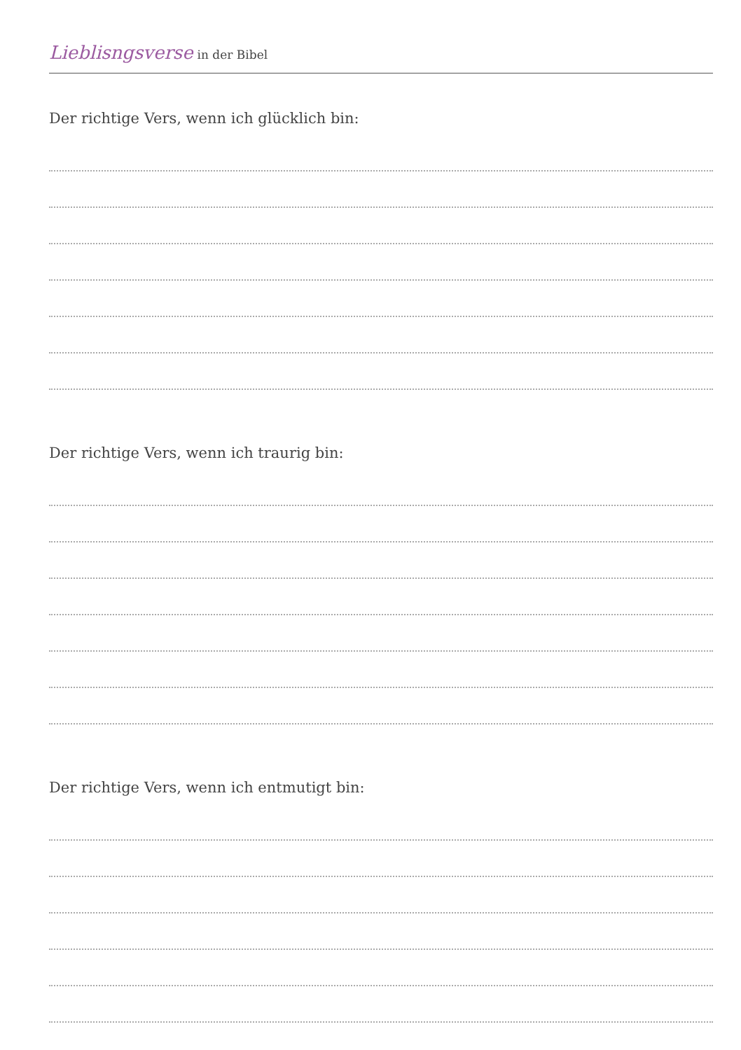Lieblisngsverse in der Bibel
Der richtige Vers, wenn ich glücklich bin:
Der richtige Vers, wenn ich traurig bin:
Der richtige Vers, wenn ich entmutigt bin: